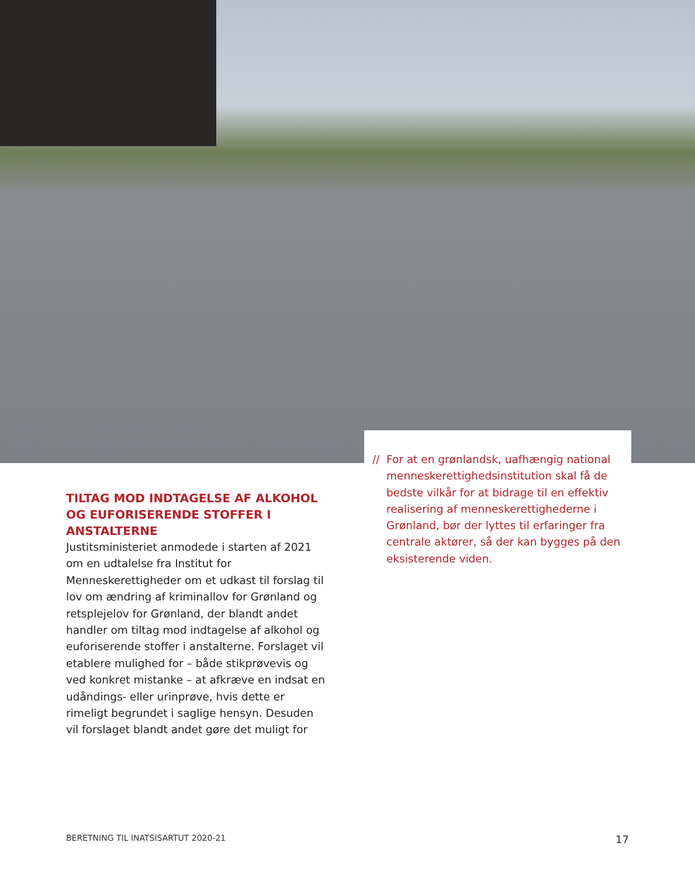TILTAG MOD INDTAGELSE AF ALKOHOL OG EUFORISERENDE STOFFER I ANSTALTERNE
Justitsministeriet anmodede i starten af 2021 om en udtalelse fra Institut for Menneskerettigheder om et udkast til forslag til lov om ændring af kriminallov for Grønland og retsplejelov for Grønland, der blandt andet handler om tiltag mod indtagelse af alkohol og euforiserende stoffer i anstalterne. Forslaget vil etablere mulighed for – både stikprøvevis og ved konkret mistanke – at afkræve en indsat en udåndings- eller urinprøve, hvis dette er rimeligt begrundet i saglige hensyn. Desuden vil forslaget blandt andet gøre det muligt for
// For at en grønlandsk, uafhængig national menneskerettighedsinstitution skal få de bedste vilkår for at bidrage til en effektiv realisering af menneskerettighederne i Grønland, bør der lyttes til erfaringer fra centrale aktører, så der kan bygges på den eksisterende viden.
BERETNING TIL INATSISARTUT 2020-21 17